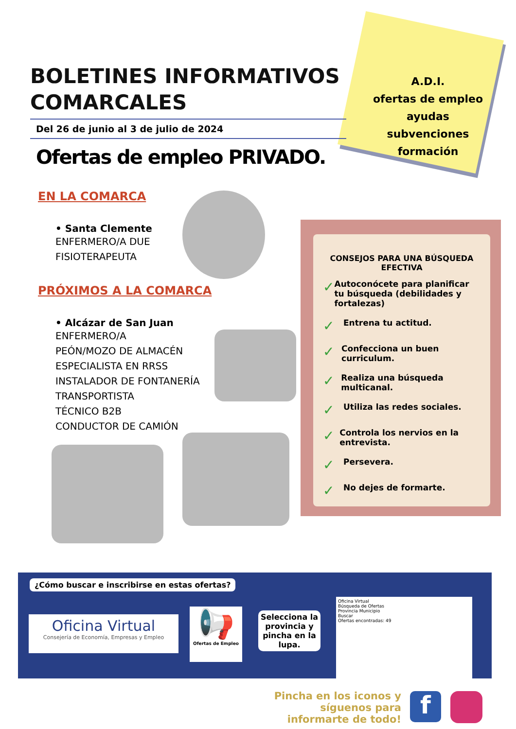BOLETINES INFORMATIVOS COMARCALES
Del 26 de junio al 3 de julio de 2024
A.D.I.
ofertas de empleo
ayudas
subvenciones
formación
Ofertas de empleo PRIVADO.
EN LA COMARCA
• Santa Clemente
ENFERMERO/A DUE
FISIOTERAPEUTA
PRÓXIMOS A LA COMARCA
• Alcázar de San Juan
ENFERMERO/A
PEÓN/MOZO DE ALMACÉN
ESPECIALISTA EN RRSS
INSTALADOR DE FONTANERÍA
TRANSPORTISTA
TÉCNICO B2B
CONDUCTOR DE CAMIÓN
CONSEJOS PARA UNA BÚSQUEDA EFECTIVA
✓ Autoconócete para planificar tu búsqueda (debilidades y fortalezas)
✓ Entrena tu actitud.
✓ Confecciona un buen curriculum.
✓ Realiza una búsqueda multicanal.
✓ Utiliza las redes sociales.
✓ Controla los nervios en la entrevista.
✓ Persevera.
✓ No dejes de formarte.
¿Cómo buscar e inscribirse en estas ofertas?
Oficina Virtual
Consejería de Economía, Empresas y Empleo
📢
Ofertas de Empleo
Selecciona la provincia y pincha en la lupa.
Oficina Virtual
Búsqueda de Ofertas
Provincia Municipio
Buscar
Ofertas encontradas: 49
Pincha en los iconos y síguenos para informarte de todo!
f